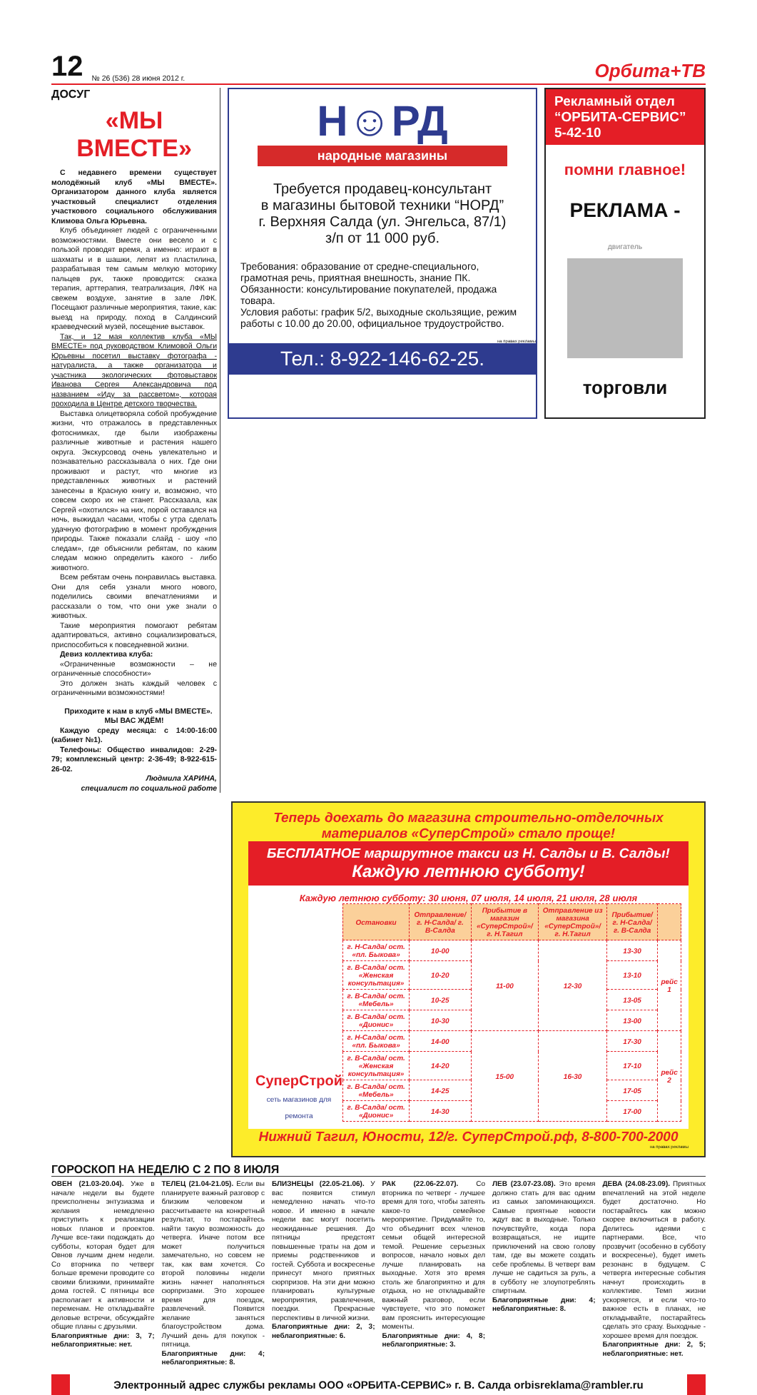12 № 26 (536) 28 июня 2012 г. Орбита+ТВ
ДОСУГ
«МЫ ВМЕСТЕ»
С недавнего времени существует молодёжный клуб «МЫ ВМЕСТЕ». Организатором данного клуба является участковый специалист отделения участкового социального обслуживания Климова Ольга Юрьевна.
Клуб объединяет людей с ограниченными возможностями. Вместе они весело и с пользой проводят время, а именно: играют в шахматы и в шашки, лепят из пластилина, разрабатывая тем самым мелкую моторику пальцев рук, также проводится: сказка терапия, арттерапия, театрализация, ЛФК на свежем воздухе, занятие в зале ЛФК. Посещают различные мероприятия, такие, как: выезд на природу, поход в Салдинский краеведческий музей, посещение выставок.
Так, и 12 мая коллектив клуба «МЫ ВМЕСТЕ» под руководством Климовой Ольги Юрьевны посетил выставку фотографа - натуралиста, а также организатора и участника экологических фотовыставок Иванова Сергея Александровича под названием «Иду за рассветом», которая проходила в Центре детского творчества.
Выставка олицетворяла собой пробуждение жизни, что отражалось в представленных фотоснимках, где были изображены различные животные и растения нашего округа. Экскурсовод очень увлекательно и познавательно рассказывала о них. Где они проживают и растут, что многие из представленных животных и растений занесены в Красную книгу и, возможно, что совсем скоро их не станет. Рассказала, как Сергей «охотился» на них, порой оставался на ночь, выжидал часами, чтобы с утра сделать удачную фотографию в момент пробуждения природы. Также показали слайд - шоу «по следам», где объяснили ребятам, по каким следам можно определить какого - либо животного.
Всем ребятам очень понравилась выставка. Они для себя узнали много нового, поделились своими впечатлениями и рассказали о том, что они уже знали о животных.
Такие мероприятия помогают ребятам адаптироваться, активно социализироваться, приспособиться к повседневной жизни.
Девиз коллектива клуба:
«Ограниченные возможности – не ограниченные способности»
Это должен знать каждый человек с ограниченными возможностями!
Приходите к нам в клуб «МЫ ВМЕСТЕ». МЫ ВАС ЖДЁМ!
Каждую среду месяца: с 14:00-16:00 (кабинет №1).
Телефоны: Общество инвалидов: 2-29-79; комплексный центр: 2-36-49; 8-922-615-26-02.
Людмила ХАРИНА,
специалист по социальной работе
Н☺РД
народные магазины
Требуется продавец-консультант
в магазины бытовой техники “НОРД”
г. Верхняя Салда (ул. Энгельса, 87/1)
з/п от 11 000 руб.
Требования: образование от средне-специального, грамотная речь, приятная внешность, знание ПК.
Обязанности: консультирование покупателей, продажа товара.
Условия работы: график 5/2, выходные скользящие, режим работы с 10.00 до 20.00, официальное трудоустройство.
на правах рекламы
Тел.: 8-922-146-62-25.
Рекламный отдел
“ОРБИТА-СЕРВИС”
5-42-10
помни главное!
РЕКЛАМА -
двигатель
торговли
Теперь доехать до магазина строительно-отделочных материалов «СуперСтрой» стало проще!
БЕСПЛАТНОЕ маршрутное такси из Н. Салды и В. Салды!
Каждую летнюю субботу!
Каждую летнюю субботу: 30 июня, 07 июля, 14 июля, 21 июля, 28 июля
СуперСтрой
сеть магазинов для ремонта
| Остановки | Отправление/ г. Н-Салда/ г. В-Салда | Прибытие в магазин «СуперСтрой»/ г. Н.Тагил | Отправление из магазина «СуперСтрой»/ г. Н.Тагил | Прибытие/ г. Н-Салда/ г. В-Салда | |
| --- | --- | --- | --- | --- | --- |
| г. Н-Салда/ ост. «пл. Быкова» | 10-00 | 11-00 | 12-30 | 13-30 | рейс 1 |
| г. В-Салда/ ост. «Женская консультация» | 10-20 | | | 13-10 | |
| г. В-Салда/ ост. «Мебель» | 10-25 | | | 13-05 | |
| г. В-Салда/ ост. «Дионис» | 10-30 | | | 13-00 | |
| г. Н-Салда/ ост. «пл. Быкова» | 14-00 | 15-00 | 16-30 | 17-30 | рейс 2 |
| г. В-Салда/ ост. «Женская консультация» | 14-20 | | | 17-10 | |
| г. В-Салда/ ост. «Мебель» | 14-25 | | | 17-05 | |
| г. В-Салда/ ост. «Дионис» | 14-30 | | | 17-00 | |
Нижний Тагил, Юности, 12/г. СуперСтрой.рф, 8-800-700-2000
на правах рекламы
ГОРОСКОП НА НЕДЕЛЮ С 2 ПО 8 ИЮЛЯ
ОВЕН (21.03-20.04). Уже в начале недели вы будете преисполнены энтузиазма и желания немедленно приступить к реализации новых планов и проектов. Лучше все-таки подождать до субботы, которая будет для Овнов лучшим днем недели. Со вторника по четверг больше времени проводите со своими близкими, принимайте дома гостей. С пятницы все располагает к активности и переменам. Не откладывайте деловые встречи, обсуждайте общие планы с друзьями.
Благоприятные дни: 3, 7; неблагоприятные: нет.
ТЕЛЕЦ (21.04-21.05). Если вы планируете важный разговор с близким человеком и рассчитываете на конкретный результат, то постарайтесь найти такую возможность до четверга. Иначе потом все может получиться замечательно, но совсем не так, как вам хочется. Со второй половины недели жизнь начнет наполняться сюрпризами. Это хорошее время для поездок, развлечений. Появится желание заняться благоустройством дома. Лучший день для покупок - пятница.
Благоприятные дни: 4; неблагоприятные: 8.
БЛИЗНЕЦЫ (22.05-21.06). У вас появится стимул немедленно начать что-то новое. И именно в начале недели вас могут посетить неожиданные решения. До пятницы предстоят повышенные траты на дом и приемы родственников и гостей. Суббота и воскресенье принесут много приятных сюрпризов. На эти дни можно планировать культурные мероприятия, развлечения, поездки. Прекрасные перспективы в личной жизни.
Благоприятные дни: 2, 3; неблагоприятные: 6.
РАК (22.06-22.07). Со вторника по четверг - лучшее время для того, чтобы затеять какое-то семейное мероприятие. Придумайте то, что объединит всех членов семьи общей интересной темой. Решение серьезных вопросов, начало новых дел лучше планировать на выходные. Хотя это время столь же благоприятно и для отдыха, но не откладывайте важный разговор, если чувствуете, что это поможет вам прояснить интересующие моменты.
Благоприятные дни: 4, 8; неблагоприятные: 3.
ЛЕВ (23.07-23.08). Это время должно стать для вас одним из самых запоминающихся. Самые приятные новости ждут вас в выходные. Только почувствуйте, когда пора возвращаться, не ищите приключений на свою голову там, где вы можете создать себе проблемы. В четверг вам лучше не садиться за руль, а в субботу не злоупотреблять спиртным.
Благоприятные дни: 4; неблагоприятные: 8.
ДЕВА (24.08-23.09). Приятных впечатлений на этой неделе будет достаточно. Но постарайтесь как можно скорее включиться в работу. Делитесь идеями с партнерами. Все, что прозвучит (особенно в субботу и воскресенье), будет иметь резонанс в будущем. С четверга интересные события начнут происходить в коллективе. Темп жизни ускоряется, и если что-то важное есть в планах, не откладывайте, постарайтесь сделать это сразу. Выходные - хорошее время для поездок.
Благоприятные дни: 2, 5; неблагоприятные: нет.
Электронный адрес службы рекламы ООО «ОРБИТА-СЕРВИС» г. В. Салда orbisreklama@rambler.ru